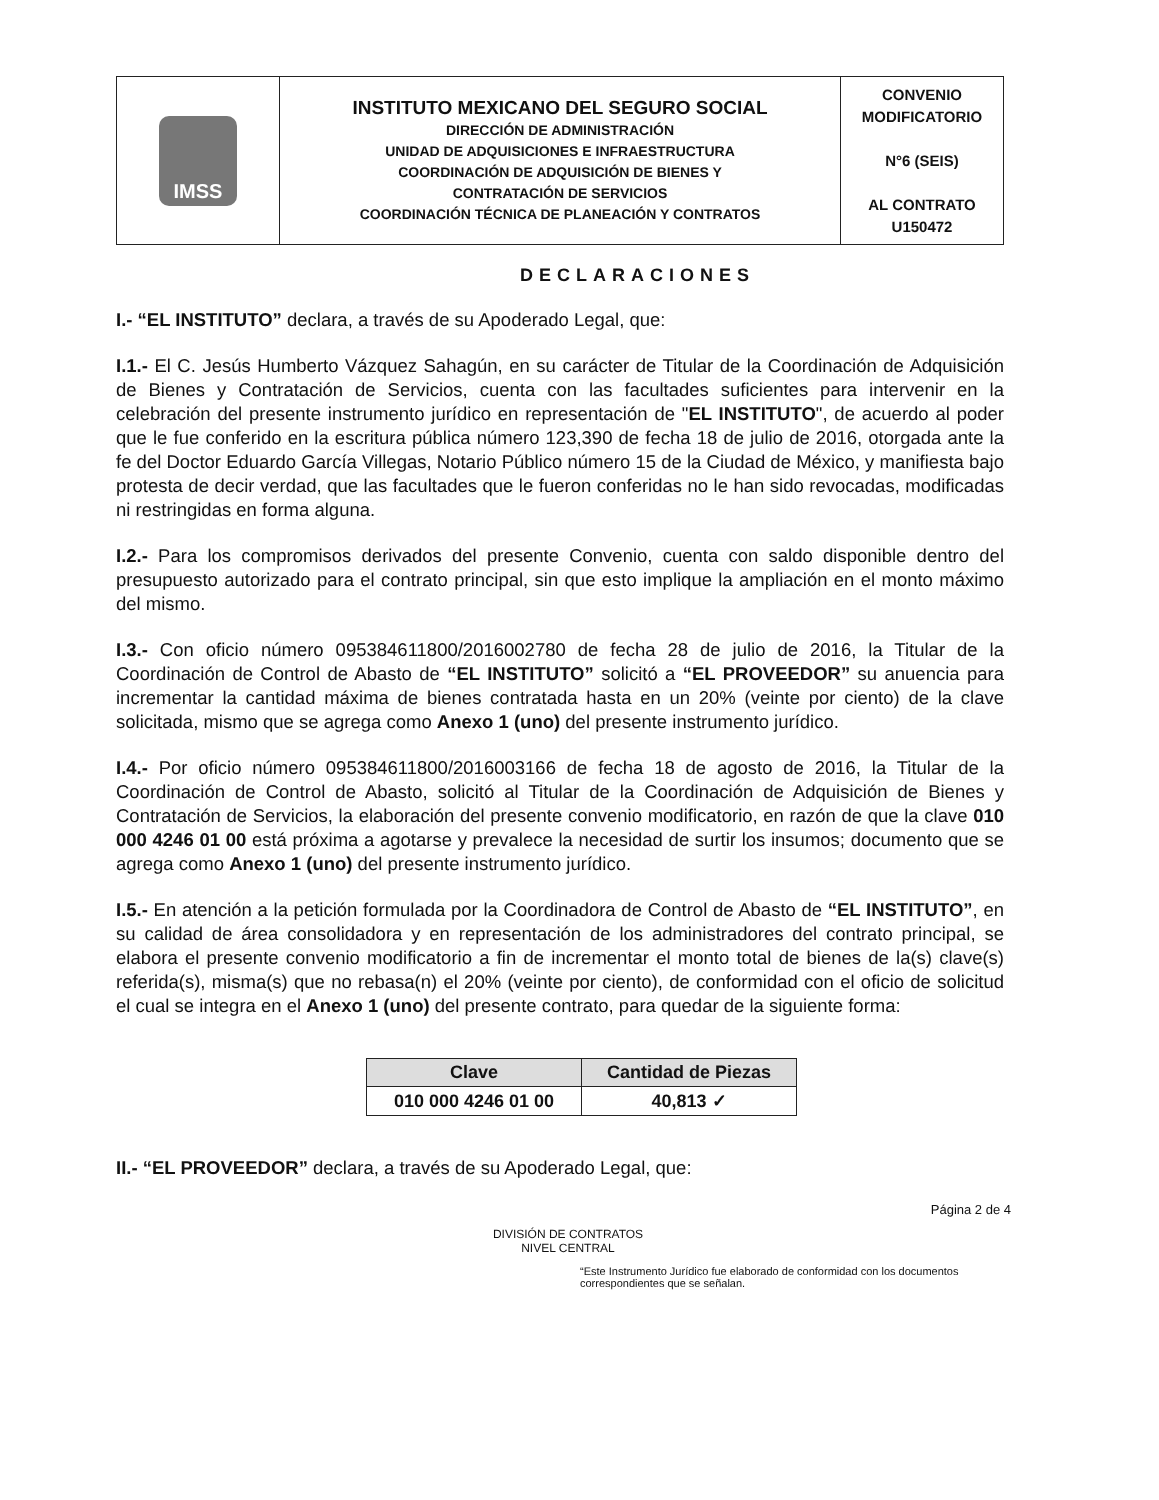| IMSS | INSTITUTO MEXICANO DEL SEGURO SOCIAL DIRECCIÓN DE ADMINISTRACIÓN UNIDAD DE ADQUISICIONES E INFRAESTRUCTURA COORDINACIÓN DE ADQUISICIÓN DE BIENES Y CONTRATACIÓN DE SERVICIOS COORDINACIÓN TÉCNICA DE PLANEACIÓN Y CONTRATOS | CONVENIO MODIFICATORIO N°6 (SEIS) AL CONTRATO U150472 |
DECLARACIONES
I.- “EL INSTITUTO” declara, a través de su Apoderado Legal, que:
I.1.- El C. Jesús Humberto Vázquez Sahagún, en su carácter de Titular de la Coordinación de Adquisición de Bienes y Contratación de Servicios, cuenta con las facultades suficientes para intervenir en la celebración del presente instrumento jurídico en representación de "EL INSTITUTO", de acuerdo al poder que le fue conferido en la escritura pública número 123,390 de fecha 18 de julio de 2016, otorgada ante la fe del Doctor Eduardo García Villegas, Notario Público número 15 de la Ciudad de México, y manifiesta bajo protesta de decir verdad, que las facultades que le fueron conferidas no le han sido revocadas, modificadas ni restringidas en forma alguna.
I.2.- Para los compromisos derivados del presente Convenio, cuenta con saldo disponible dentro del presupuesto autorizado para el contrato principal, sin que esto implique la ampliación en el monto máximo del mismo.
I.3.- Con oficio número 095384611800/2016002780 de fecha 28 de julio de 2016, la Titular de la Coordinación de Control de Abasto de “EL INSTITUTO” solicitó a “EL PROVEEDOR” su anuencia para incrementar la cantidad máxima de bienes contratada hasta en un 20% (veinte por ciento) de la clave solicitada, mismo que se agrega como Anexo 1 (uno) del presente instrumento jurídico.
I.4.- Por oficio número 095384611800/2016003166 de fecha 18 de agosto de 2016, la Titular de la Coordinación de Control de Abasto, solicitó al Titular de la Coordinación de Adquisición de Bienes y Contratación de Servicios, la elaboración del presente convenio modificatorio, en razón de que la clave 010 000 4246 01 00 está próxima a agotarse y prevalece la necesidad de surtir los insumos; documento que se agrega como Anexo 1 (uno) del presente instrumento jurídico.
I.5.- En atención a la petición formulada por la Coordinadora de Control de Abasto de “EL INSTITUTO”, en su calidad de área consolidadora y en representación de los administradores del contrato principal, se elabora el presente convenio modificatorio a fin de incrementar el monto total de bienes de la(s) clave(s) referida(s), misma(s) que no rebasa(n) el 20% (veinte por ciento), de conformidad con el oficio de solicitud el cual se integra en el Anexo 1 (uno) del presente contrato, para quedar de la siguiente forma:
| Clave | Cantidad de Piezas |
| --- | --- |
| 010 000 4246 01 00 | 40,813 ✓ |
II.- “EL PROVEEDOR” declara, a través de su Apoderado Legal, que:
Página 2 de 4
DIVISIÓN DE CONTRATOS
NIVEL CENTRAL
“Este Instrumento Jurídico fue elaborado de conformidad con los documentos correspondientes que se señalan.